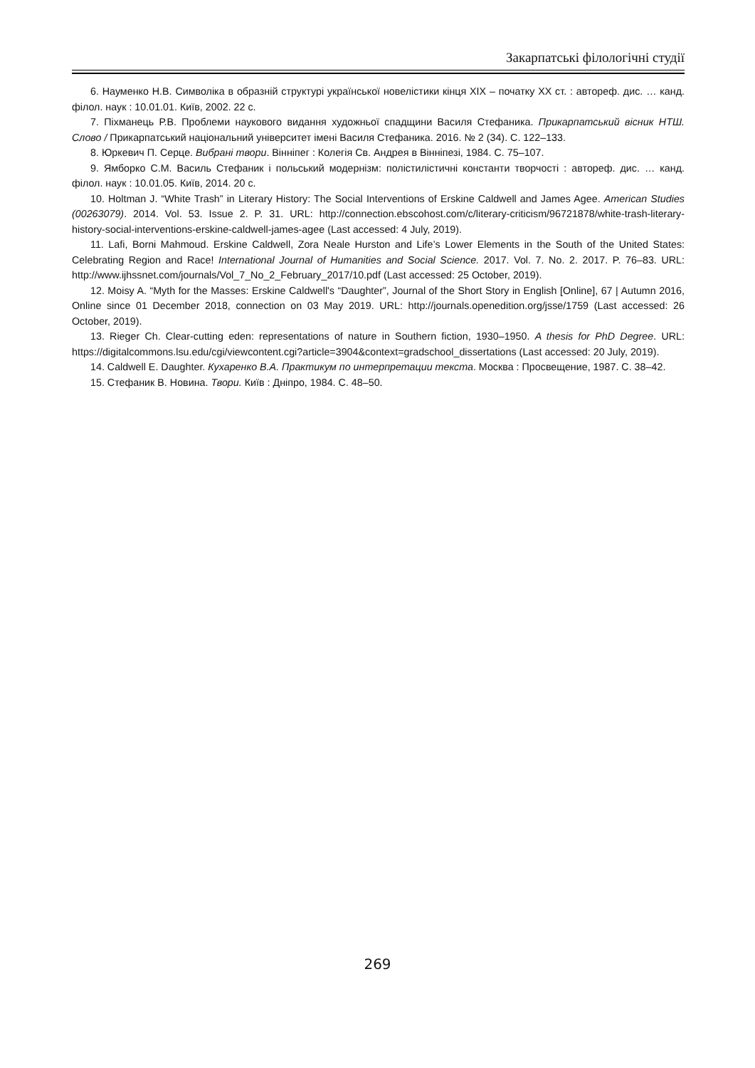Закарпатські філологічні студії
6. Науменко Н.В. Символіка в образній структурі української новелістики кінця ХІХ – початку ХХ ст. : автореф. дис. … канд. філол. наук : 10.01.01. Київ, 2002. 22 с.
7. Піхманець Р.В. Проблеми наукового видання художньої спадщини Василя Стефаника. Прикарпатський вісник НТШ. Слово / Прикарпатський національний університет імені Василя Стефаника. 2016. № 2 (34). С. 122–133.
8. Юркевич П. Серце. Вибрані твори. Вінніпег : Колегія Св. Андрея в Вінніпезі, 1984. С. 75–107.
9. Ямборко С.М. Василь Стефаник і польський модернізм: полістилістичні константи творчості : автореф. дис. … канд. філол. наук : 10.01.05. Київ, 2014. 20 с.
10. Holtman J. “White Trash” in Literary History: The Social Interventions of Erskine Caldwell and James Agee. American Studies (00263079). 2014. Vol. 53. Issue 2. P. 31. URL: http://connection.ebscohost.com/c/literary-criticism/96721878/white-trash-literary-history-social-interventions-erskine-caldwell-james-agee (Last accessed: 4 July, 2019).
11. Lafi, Borni Mahmoud. Erskine Caldwell, Zora Neale Hurston and Life’s Lower Elements in the South of the United States: Celebrating Region and Race! International Journal of Humanities and Social Science. 2017. Vol. 7. No. 2. 2017. P. 76–83. URL: http://www.ijhssnet.com/journals/Vol_7_No_2_February_2017/10.pdf (Last accessed: 25 October, 2019).
12. Moisy A. “Myth for the Masses: Erskine Caldwell's “Daughter”, Journal of the Short Story in English [Online], 67 | Autumn 2016, Online since 01 December 2018, connection on 03 May 2019. URL: http://journals.openedition.org/jsse/1759 (Last accessed: 26 October, 2019).
13. Rieger Ch. Clear-cutting eden: representations of nature in Southern fiction, 1930–1950. A thesis for PhD Degree. URL: https://digitalcommons.lsu.edu/cgi/viewcontent.cgi?article=3904&context=gradschool_dissertations (Last accessed: 20 July, 2019).
14. Caldwell E. Daughter. Кухаренко В.А. Практикум по интерпретации текста. Москва : Просвещение, 1987. С. 38–42.
15. Стефаник В. Новина. Твори. Київ : Дніпро, 1984. С. 48–50.
269